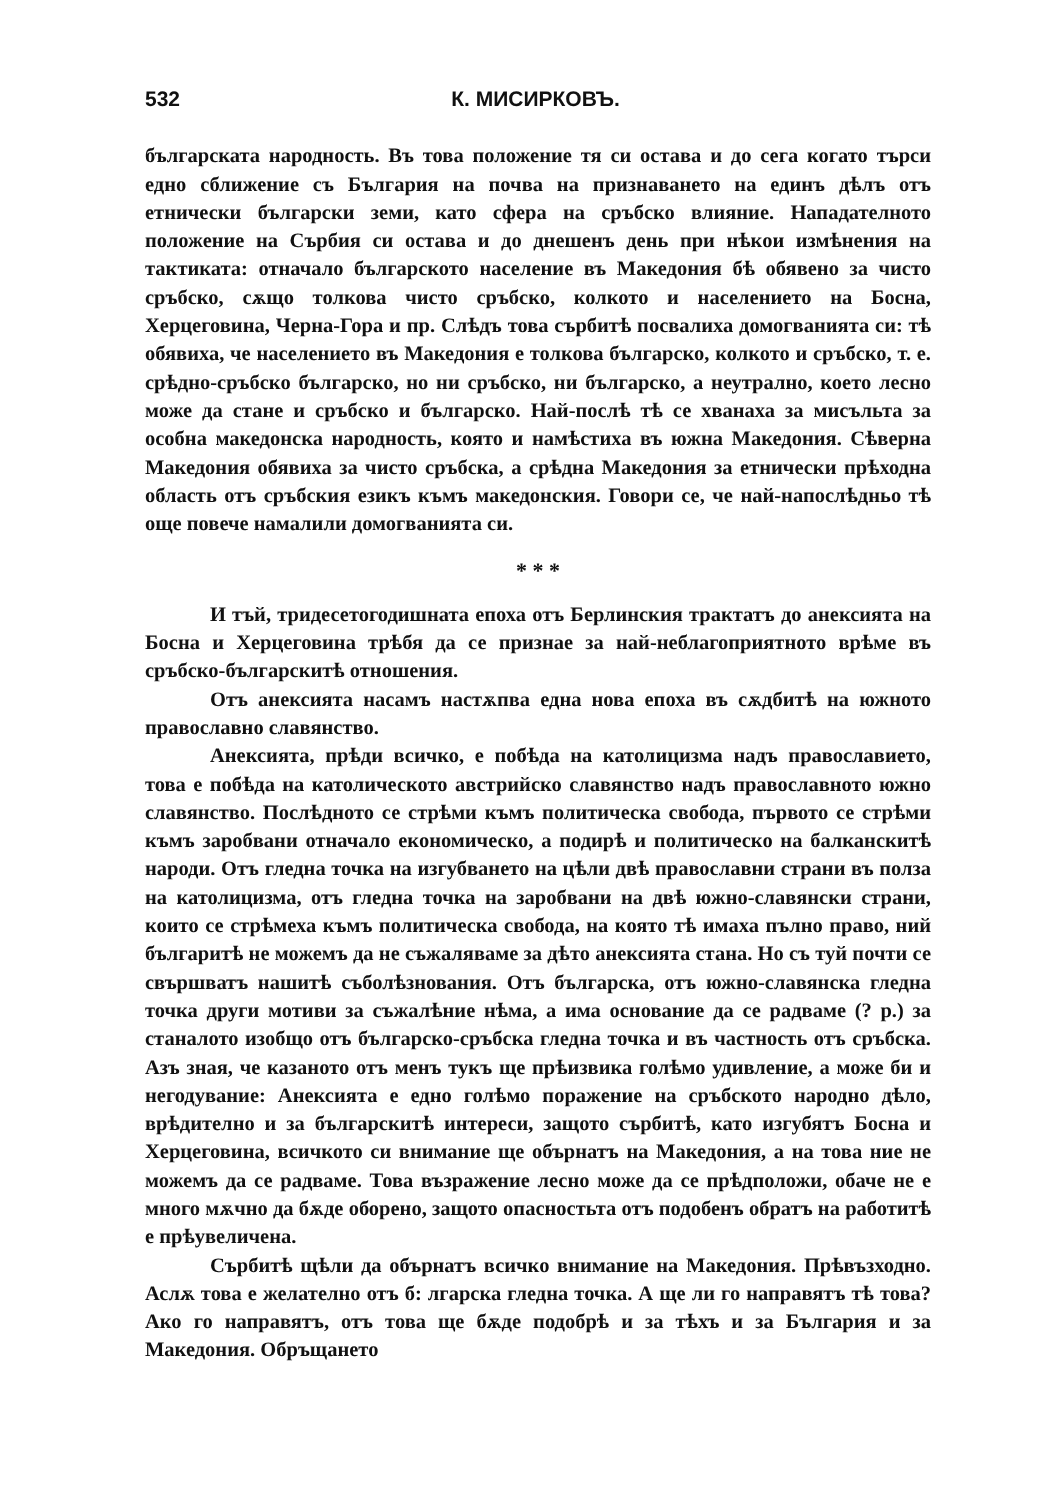532 К. МИСИРКОВЪ.
българската народность. Въ това положение тя си остава и до сега когато търси едно сближение съ България на почва на признаването на единъ дѣлъ отъ етнически български земи, като сфера на сръбско влияние. Нападателното положение на Сърбия си остава и до днешенъ день при нѣкои измѣнения на тактиката: отначало българското население въ Македония бѣ обявено за чисто сръбско, сѫщо толкова чисто сръбско, колкото и населението на Босна, Херцеговина, Черна-Гора и пр. Слѣдъ това сърбитѣ посвалиха домогванията си: тѣ обявиха, че населението въ Македония е толкова българско, колкото и сръбско, т. е. срѣдно-сръбско българско, но ни сръбско, ни българско, а неутрално, което лесно може да стане и сръбско и българско. Най-послѣ тѣ се хванаха за мисъльта за особна македонска народность, която и намѣстиха въ южна Македония. Сѣверна Македония обявиха за чисто сръбска, а срѣдна Македония за етнически прѣходна область отъ сръбския езикъ къмъ македонския. Говори се, че най-напослѣдньо тѣ още повече намалили домогванията си.
* * *
И тъй, тридесетогодишната епоха отъ Берлинския трактатъ до анексията на Босна и Херцеговина трѣбя да се признае за най-неблагоприятното врѣме въ сръбско-българскитѣ отношения.
Отъ анексията насамъ настѫпва една нова епоха въ сѫдбитѣ на южното православно славянство.
Анексията, прѣди всичко, е побѣда на католицизма надъ православието, това е побѣда на католическото австрийско славянство надъ православното южно славянство. Послѣдното се стрѣми къмъ политическа свобода, първото се стрѣми къмъ заробвани отначало економическо, а подирѣ и политическо на балканскитѣ народи. Отъ гледна точка на изгубването на цѣли двѣ православни страни въ полза на католицизма, отъ гледна точка на заробвани на двѣ южно-славянски страни, които се стрѣмеха къмъ политическа свобода, на която тѣ имаха пълно право, ний българитѣ не можемъ да не съжаляваме за дѣто анексията стана. Но съ туй почти се свършватъ нашитѣ съболѣзнования. Отъ българска, отъ южно-славянска гледна точка други мотиви за съжалѣние нѣма, а има основание да се радваме (? р.) за станалото изобщо отъ българско-сръбска гледна точка и въ частность отъ сръбска. Азъ зная, че казаното отъ менъ тукъ ще прѣизвика голѣмо удивление, а може би и негодувание: Анексията е едно голѣмо поражение на сръбското народно дѣло, врѣдително и за българскитѣ интереси, защото сърбитѣ, като изгубятъ Босна и Херцеговина, всичкото си внимание ще обърнатъ на Македония, а на това ние не можемъ да се радваме. Това възражение лесно може да се прѣдположи, обаче не е много мѫчно да бѫде оборено, защото опасностьта отъ подобенъ обратъ на работитѣ е прѣувеличена.
Сърбитѣ щѣли да обърнатъ всичко внимание на Македония. Прѣвъзходно. Аслѫ това е желателно отъ б: лгарска гледна точка. А ще ли го направятъ тѣ това? Ако го направятъ, отъ това ще бѫде подобрѣ и за тѣхъ и за България и за Македония. Обръщането